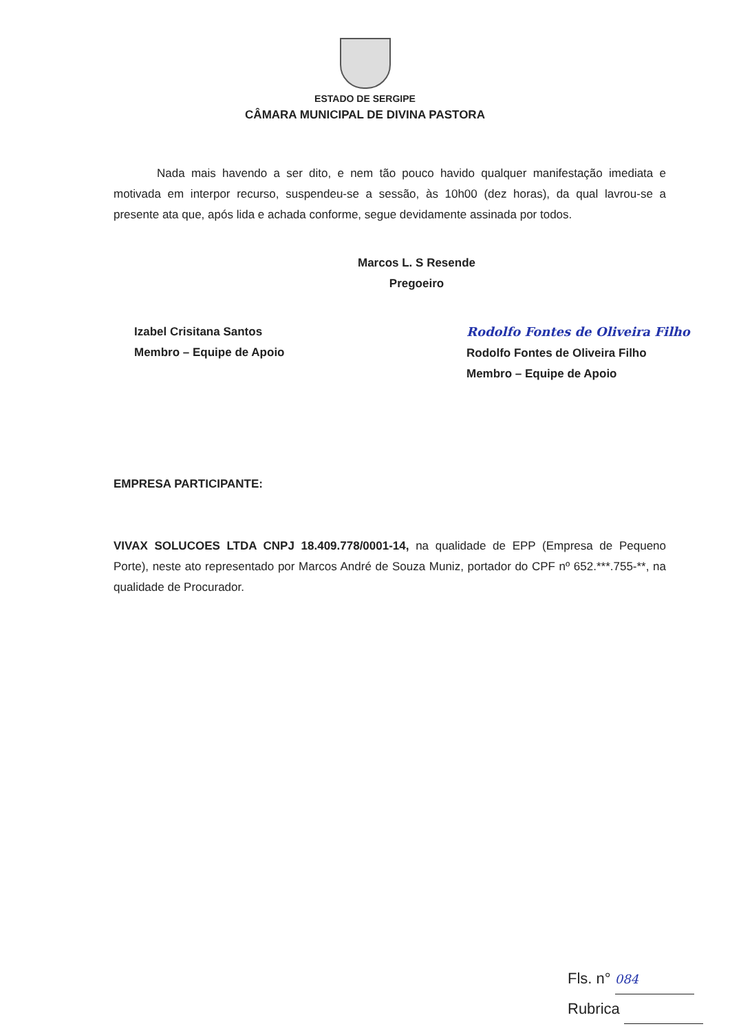ESTADO DE SERGIPE
CÂMARA MUNICIPAL DE DIVINA PASTORA
Nada mais havendo a ser dito, e nem tão pouco havido qualquer manifestação imediata e motivada em interpor recurso, suspendeu-se a sessão, às 10h00 (dez horas), da qual lavrou-se a presente ata que, após lida e achada conforme, segue devidamente assinada por todos.
Marcos L. S Resende
Pregoeiro
Izabel Crisitana Santos
Membro – Equipe de Apoio
Rodolfo Fontes de Oliveira Filho
Rodolfo Fontes de Oliveira Filho
Membro – Equipe de Apoio
EMPRESA PARTICIPANTE:
VIVAX SOLUCOES LTDA CNPJ 18.409.778/0001-14, na qualidade de EPP (Empresa de Pequeno Porte), neste ato representado por Marcos André de Souza Muniz, portador do CPF nº 652.***.755-**, na qualidade de Procurador.
Fls. n° 084
Rubrica